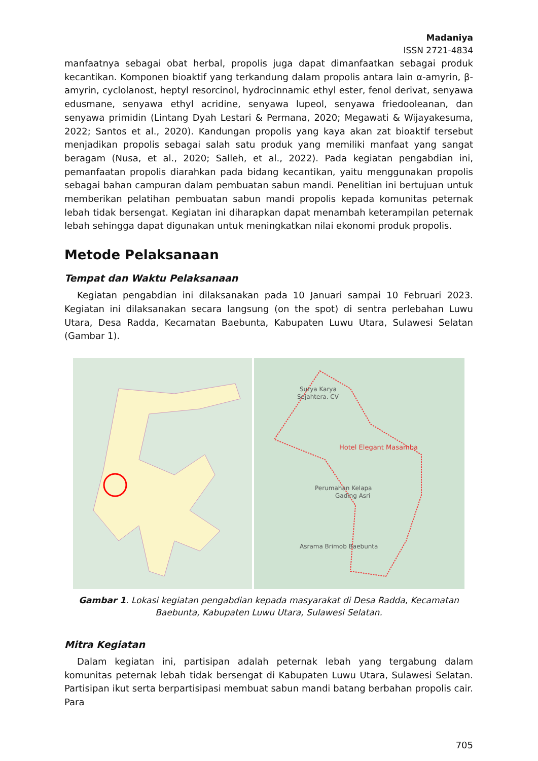Madaniya
ISSN 2721-4834
manfaatnya sebagai obat herbal, propolis juga dapat dimanfaatkan sebagai produk kecantikan. Komponen bioaktif yang terkandung dalam propolis antara lain α-amyrin, β-amyrin, cyclolanost, heptyl resorcinol, hydrocinnamic ethyl ester, fenol derivat, senyawa edusmane, senyawa ethyl acridine, senyawa lupeol, senyawa friedooleanan, dan senyawa primidin (Lintang Dyah Lestari & Permana, 2020; Megawati & Wijayakesuma, 2022; Santos et al., 2020). Kandungan propolis yang kaya akan zat bioaktif tersebut menjadikan propolis sebagai salah satu produk yang memiliki manfaat yang sangat beragam (Nusa, et al., 2020; Salleh, et al., 2022). Pada kegiatan pengabdian ini, pemanfaatan propolis diarahkan pada bidang kecantikan, yaitu menggunakan propolis sebagai bahan campuran dalam pembuatan sabun mandi. Penelitian ini bertujuan untuk memberikan pelatihan pembuatan sabun mandi propolis kepada komunitas peternak lebah tidak bersengat. Kegiatan ini diharapkan dapat menambah keterampilan peternak lebah sehingga dapat digunakan untuk meningkatkan nilai ekonomi produk propolis.
Metode Pelaksanaan
Tempat dan Waktu Pelaksanaan
Kegiatan pengabdian ini dilaksanakan pada 10 Januari sampai 10 Februari 2023. Kegiatan ini dilaksanakan secara langsung (on the spot) di sentra perlebahan Luwu Utara, Desa Radda, Kecamatan Baebunta, Kabupaten Luwu Utara, Sulawesi Selatan (Gambar 1).
Surya Karya
Sejahtera. CV
Hotel Elegant Masamba
Perumahan Kelapa
Gading Asri
Asrama Brimob Baebunta
Gambar 1. Lokasi kegiatan pengabdian kepada masyarakat di Desa Radda, Kecamatan Baebunta, Kabupaten Luwu Utara, Sulawesi Selatan.
Mitra Kegiatan
Dalam kegiatan ini, partisipan adalah peternak lebah yang tergabung dalam komunitas peternak lebah tidak bersengat di Kabupaten Luwu Utara, Sulawesi Selatan. Partisipan ikut serta berpartisipasi membuat sabun mandi batang berbahan propolis cair. Para
705